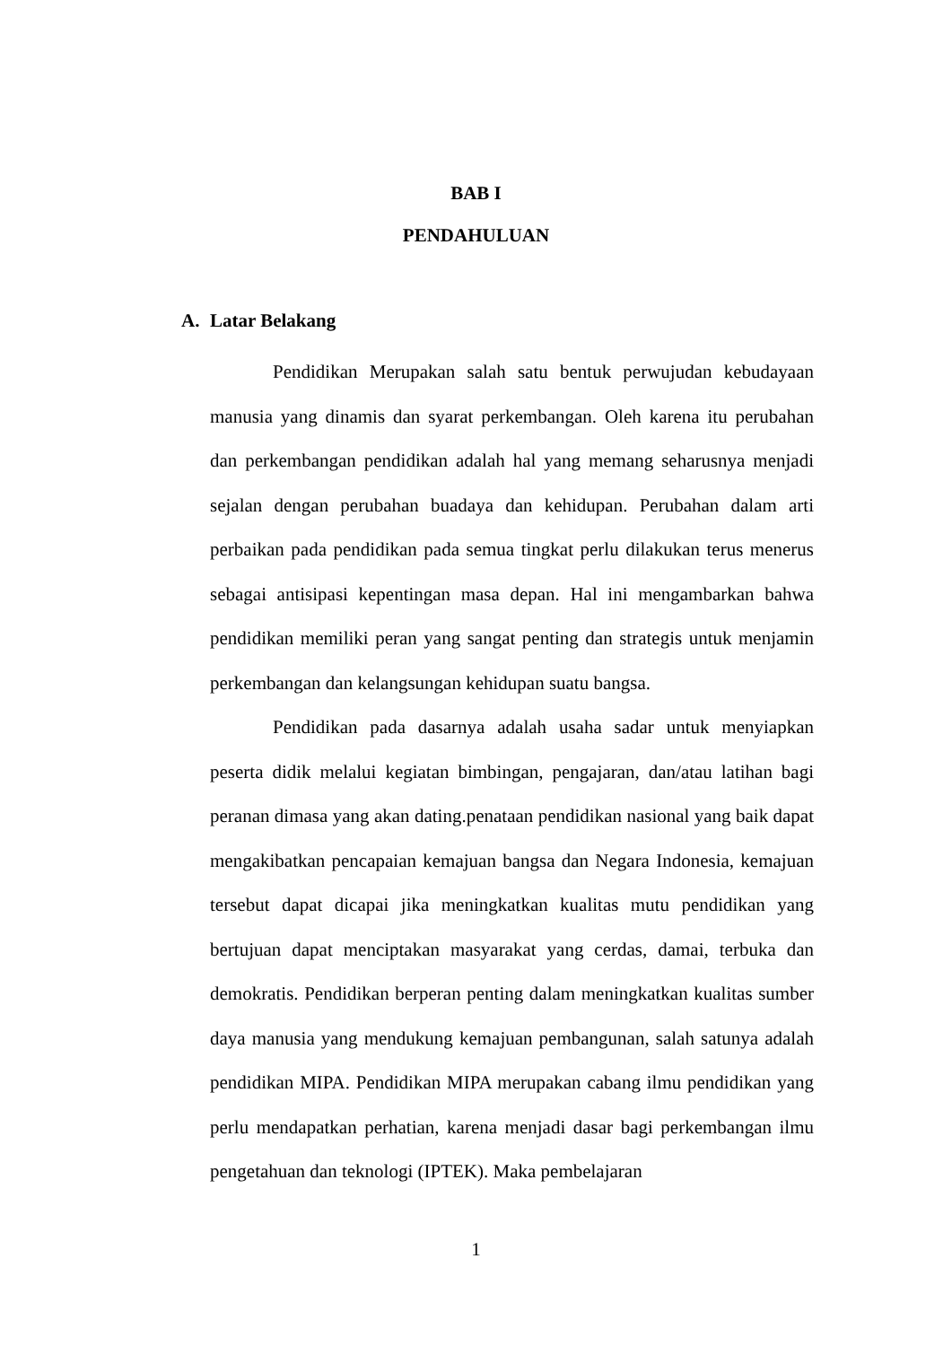BAB I
PENDAHULUAN
A. Latar Belakang
Pendidikan Merupakan salah satu bentuk perwujudan kebudayaan manusia yang dinamis dan syarat perkembangan. Oleh karena itu perubahan dan perkembangan pendidikan adalah hal yang memang seharusnya menjadi sejalan dengan perubahan buadaya dan kehidupan. Perubahan dalam arti perbaikan pada pendidikan pada semua tingkat perlu dilakukan terus menerus sebagai antisipasi kepentingan masa depan. Hal ini mengambarkan bahwa pendidikan memiliki peran yang sangat penting dan strategis untuk menjamin perkembangan dan kelangsungan kehidupan suatu bangsa.
Pendidikan pada dasarnya adalah usaha sadar untuk menyiapkan peserta didik melalui kegiatan bimbingan, pengajaran, dan/atau latihan bagi peranan dimasa yang akan dating.penataan pendidikan nasional yang baik dapat mengakibatkan pencapaian kemajuan bangsa dan Negara Indonesia, kemajuan tersebut dapat dicapai jika meningkatkan kualitas mutu pendidikan yang bertujuan dapat menciptakan masyarakat yang cerdas, damai, terbuka dan demokratis. Pendidikan berperan penting dalam meningkatkan kualitas sumber daya manusia yang mendukung kemajuan pembangunan, salah satunya adalah pendidikan MIPA. Pendidikan MIPA merupakan cabang ilmu pendidikan yang perlu mendapatkan perhatian, karena menjadi dasar bagi perkembangan ilmu pengetahuan dan teknologi (IPTEK). Maka pembelajaran
1